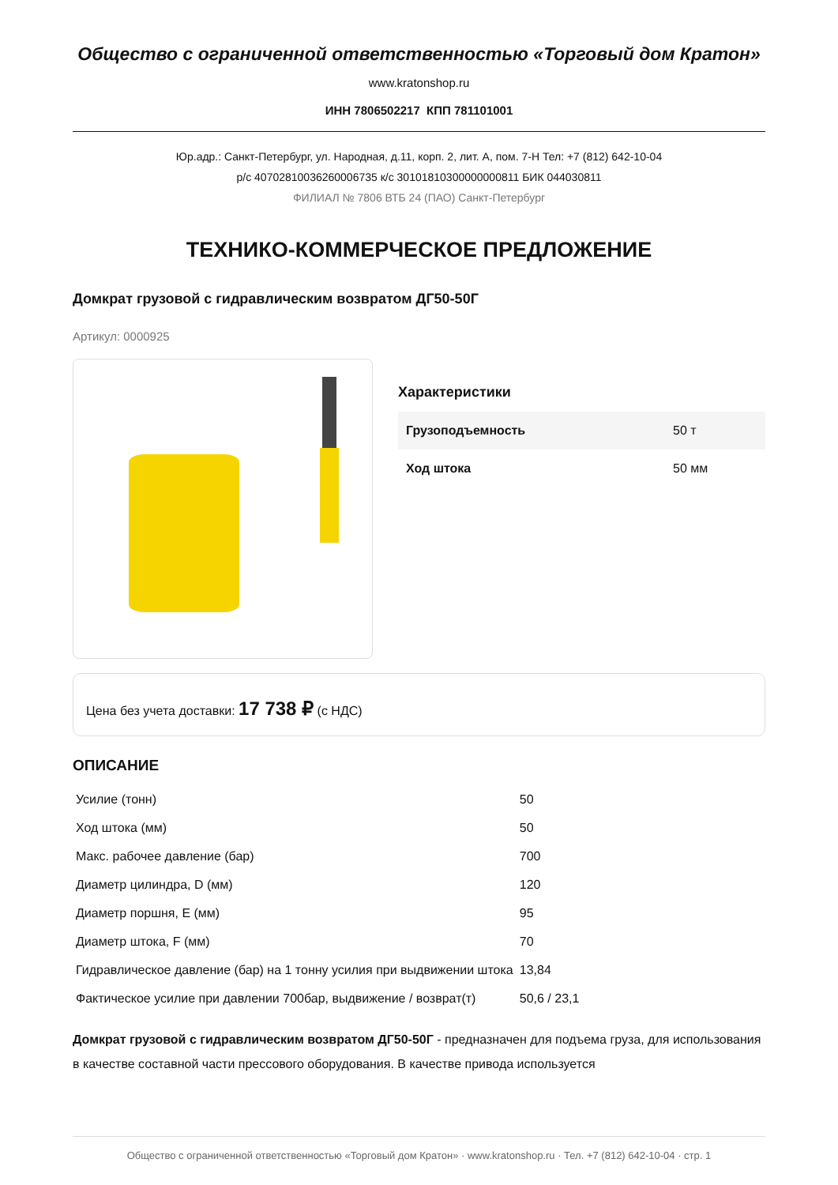Общество с ограниченной ответственностью «Торговый дом Кратон»
www.kratonshop.ru
ИНН 7806502217 КПП 781101001
Юр.адр.: Санкт-Петербург, ул. Народная, д.11, корп. 2, лит. А, пом. 7-Н Тел: +7 (812) 642-10-04
р/с 40702810036260006735 к/с 30101810300000000811 БИК 044030811
ФИЛИАЛ № 7806 ВТБ 24 (ПАО) Санкт-Петербург
ТЕХНИКО-КОММЕРЧЕСКОЕ ПРЕДЛОЖЕНИЕ
Домкрат грузовой с гидравлическим возвратом ДГ50-50Г
Артикул: 0000925
Характеристики
| Грузоподъемность | 50 т |
| Ход штока | 50 мм |
Цена без учета доставки: 17 738 ₽ (с НДС)
ОПИСАНИЕ
| Усилие (тонн) | 50 |
| Ход штока (мм) | 50 |
| Макс. рабочее давление (бар) | 700 |
| Диаметр цилиндра, D (мм) | 120 |
| Диаметр поршня, E (мм) | 95 |
| Диаметр штока, F (мм) | 70 |
| Гидравлическое давление (бар) на 1 тонну усилия при выдвижении штока | 13,84 |
| Фактическое усилие при давлении 700бар, выдвижение / возврат(т) | 50,6 / 23,1 |
Домкрат грузовой с гидравлическим возвратом ДГ50-50Г - предназначен для подъема груза, для использования в качестве составной части прессового оборудования. В качестве привода используется
Общество с ограниченной ответственностью «Торговый дом Кратон» · www.kratonshop.ru · Тел. +7 (812) 642-10-04 · стр. 1